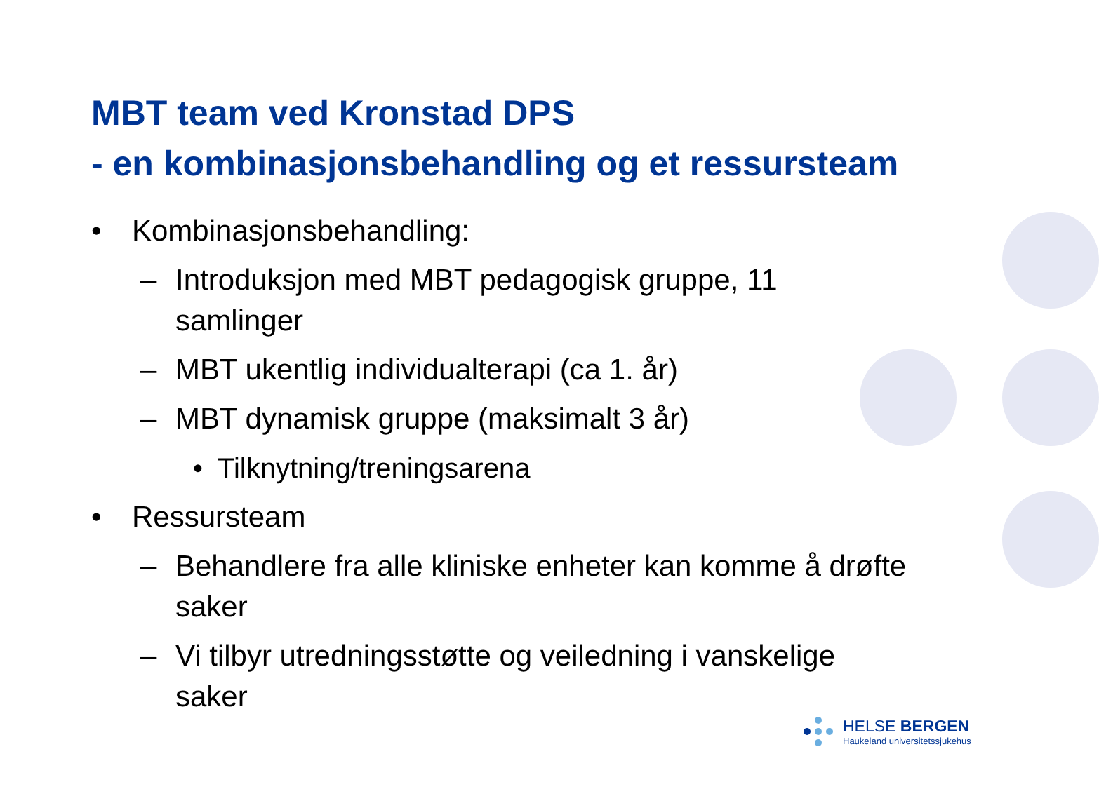MBT team ved Kronstad DPS
- en kombinasjonsbehandling og et ressursteam
• Kombinasjonsbehandling:
– Introduksjon med MBT pedagogisk gruppe, 11 samlinger
– MBT ukentlig individualterapi (ca 1. år)
– MBT dynamisk gruppe (maksimalt 3 år)
• Tilknytning/treningsarena
• Ressursteam
– Behandlere fra alle kliniske enheter kan komme å drøfte saker
– Vi tilbyr utredningsstøtte og veiledning i vanskelige saker
HELSE BERGEN
Haukeland universitetssjukehus